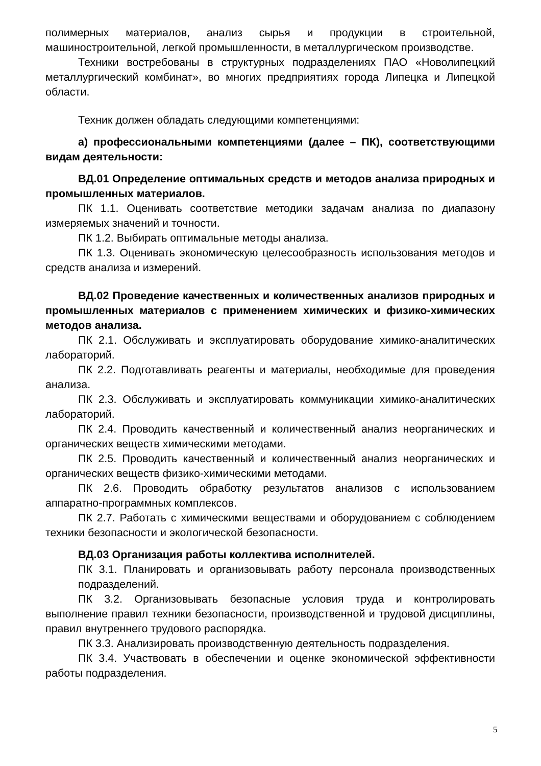полимерных материалов, анализ сырья и продукции в строительной, машиностроительной, легкой промышленности, в металлургическом производстве.
Техники востребованы в структурных подразделениях ПАО «Новолипецкий металлургический комбинат», во многих предприятиях города Липецка и Липецкой области.
Техник должен обладать следующими компетенциями:
а) профессиональными компетенциями (далее – ПК), соответствующими видам деятельности:
ВД.01 Определение оптимальных средств и методов анализа природных и промышленных материалов.
ПК 1.1. Оценивать соответствие методики задачам анализа по диапазону измеряемых значений и точности.
ПК 1.2. Выбирать оптимальные методы анализа.
ПК 1.3. Оценивать экономическую целесообразность использования методов и средств анализа и измерений.
ВД.02 Проведение качественных и количественных анализов природных и промышленных материалов с применением химических и физико-химических методов анализа.
ПК 2.1. Обслуживать и эксплуатировать оборудование химико-аналитических лабораторий.
ПК 2.2. Подготавливать реагенты и материалы, необходимые для проведения анализа.
ПК 2.3. Обслуживать и эксплуатировать коммуникации химико-аналитических лабораторий.
ПК 2.4. Проводить качественный и количественный анализ неорганических и органических веществ химическими методами.
ПК 2.5. Проводить качественный и количественный анализ неорганических и органических веществ физико-химическими методами.
ПК 2.6. Проводить обработку результатов анализов с использованием аппаратно-программных комплексов.
ПК 2.7. Работать с химическими веществами и оборудованием с соблюдением техники безопасности и экологической безопасности.
ВД.03 Организация работы коллектива исполнителей.
ПК 3.1. Планировать и организовывать работу персонала производственных подразделений.
ПК 3.2. Организовывать безопасные условия труда и контролировать выполнение правил техники безопасности, производственной и трудовой дисциплины, правил внутреннего трудового распорядка.
ПК 3.3. Анализировать производственную деятельность подразделения.
ПК 3.4. Участвовать в обеспечении и оценке экономической эффективности работы подразделения.
5